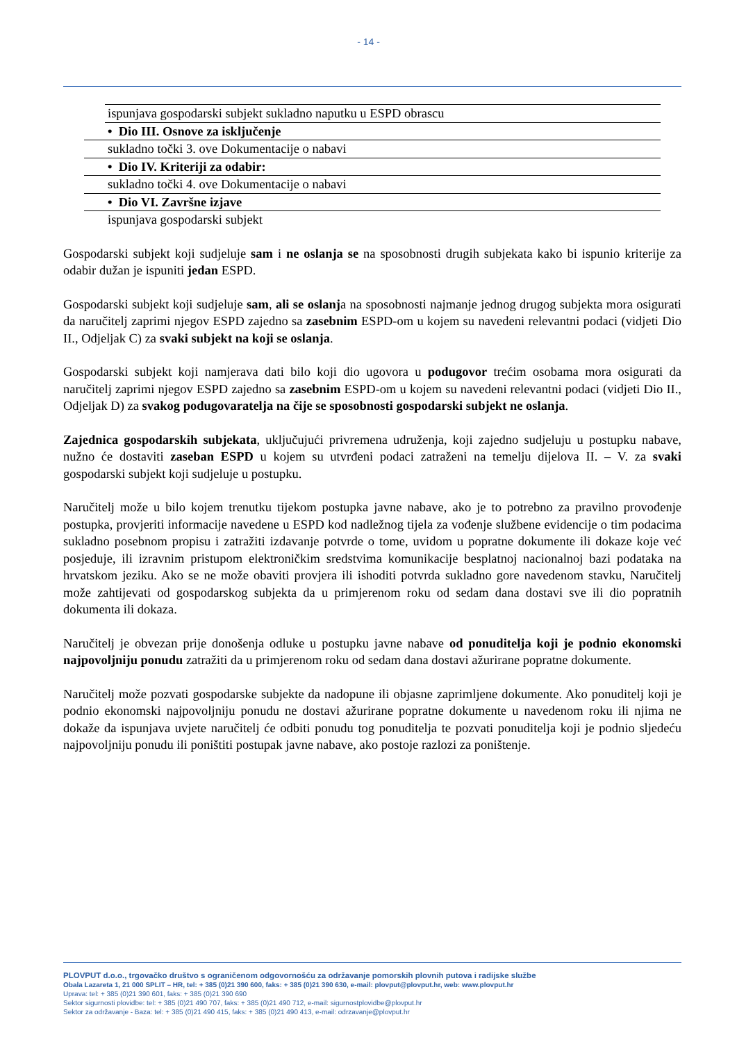- 14 -
ispunjava gospodarski subjekt sukladno naputku u ESPD obrascu
• Dio III. Osnove za isključenje
sukladno točki 3. ove Dokumentacije o nabavi
• Dio IV. Kriteriji za odabir:
sukladno točki 4. ove Dokumentacije o nabavi
• Dio VI. Završne izjave
ispunjava gospodarski subjekt
Gospodarski subjekt koji sudjeluje sam i ne oslanja se na sposobnosti drugih subjekata kako bi ispunio kriterije za odabir dužan je ispuniti jedan ESPD.
Gospodarski subjekt koji sudjeluje sam, ali se oslanja na sposobnosti najmanje jednog drugog subjekta mora osigurati da naručitelj zaprimi njegov ESPD zajedno sa zasebnim ESPD-om u kojem su navedeni relevantni podaci (vidjeti Dio II., Odjeljak C) za svaki subjekt na koji se oslanja.
Gospodarski subjekt koji namjerava dati bilo koji dio ugovora u podugovor trećim osobama mora osigurati da naručitelj zaprimi njegov ESPD zajedno sa zasebnim ESPD-om u kojem su navedeni relevantni podaci (vidjeti Dio II., Odjeljak D) za svakog podugovaratelja na čije se sposobnosti gospodarski subjekt ne oslanja.
Zajednica gospodarskih subjekata, uključujući privremena udruženja, koji zajedno sudjeluju u postupku nabave, nužno će dostaviti zaseban ESPD u kojem su utvrđeni podaci zatraženi na temelju dijelova II. – V. za svaki gospodarski subjekt koji sudjeluje u postupku.
Naručitelj može u bilo kojem trenutku tijekom postupka javne nabave, ako je to potrebno za pravilno provođenje postupka, provjeriti informacije navedene u ESPD kod nadležnog tijela za vođenje službene evidencije o tim podacima sukladno posebnom propisu i zatražiti izdavanje potvrde o tome, uvidom u popratne dokumente ili dokaze koje već posjeduje, ili izravnim pristupom elektroničkim sredstvima komunikacije besplatnoj nacionalnoj bazi podataka na hrvatskom jeziku. Ako se ne može obaviti provjera ili ishoditi potvrda sukladno gore navedenom stavku, Naručitelj može zahtijevati od gospodarskog subjekta da u primjerenom roku od sedam dana dostavi sve ili dio popratnih dokumenta ili dokaza.
Naručitelj je obvezan prije donošenja odluke u postupku javne nabave od ponuditelja koji je podnio ekonomski najpovoljniju ponudu zatražiti da u primjerenom roku od sedam dana dostavi ažurirane popratne dokumente.
Naručitelj može pozvati gospodarske subjekte da nadopune ili objasne zaprimljene dokumente. Ako ponuditelj koji je podnio ekonomski najpovoljniju ponudu ne dostavi ažurirane popratne dokumente u navedenom roku ili njima ne dokaže da ispunjava uvjete naručitelj će odbiti ponudu tog ponuditelja te pozvati ponuditelja koji je podnio sljedeću najpovoljniju ponudu ili poništiti postupak javne nabave, ako postoje razlozi za poništenje.
PLOVPUT d.o.o., trgovačko društvo s ograničenom odgovornošću za održavanje pomorskih plovnih putova i radijske službe
Obala Lazareta 1, 21 000 SPLIT – HR, tel: + 385 (0)21 390 600, faks: + 385 (0)21 390 630, e-mail: plovput@plovput.hr, web: www.plovput.hr
Uprava: tel: + 385 (0)21 390 601, faks: + 385 (0)21 390 690
Sektor sigurnosti plovidbe: tel: + 385 (0)21 490 707, faks: + 385 (0)21 490 712, e-mail: sigurnostplovidbe@plovput.hr
Sektor za održavanje - Baza: tel: + 385 (0)21 490 415, faks: + 385 (0)21 490 413, e-mail: odrzavanje@plovput.hr